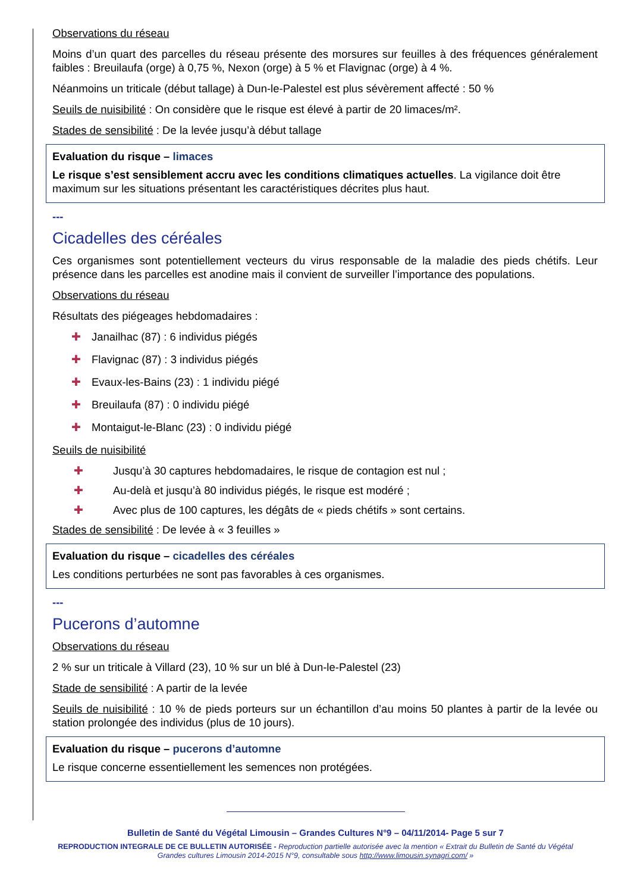Observations du réseau
Moins d’un quart des parcelles du réseau présente des morsures sur feuilles à des fréquences généralement faibles : Breuilaufa (orge) à 0,75 %, Nexon (orge) à 5 % et Flavignac (orge) à 4 %.
Néanmoins un triticale (début tallage) à Dun-le-Palestel est plus sévèrement affecté : 50 %
Seuils de nuisibilité : On considère que le risque est élevé à partir de 20 limaces/m².
Stades de sensibilité : De la levée jusqu’à début tallage
Evaluation du risque – limaces
Le risque s’est sensiblement accru avec les conditions climatiques actuelles. La vigilance doit être maximum sur les situations présentant les caractéristiques décrites plus haut.
---
Cicadelles des céréales
Ces organismes sont potentiellement vecteurs du virus responsable de la maladie des pieds chétifs. Leur présence dans les parcelles est anodine mais il convient de surveiller l’importance des populations.
Observations du réseau
Résultats des piégeages hebdomadaires :
✚ Janailhac (87) : 6 individus piégés
✚ Flavignac (87) : 3 individus piégés
✚ Evaux-les-Bains (23) : 1 individu piégé
✚ Breuilaufa (87) : 0 individu piégé
✚ Montaigut-le-Blanc (23) : 0 individu piégé
Seuils de nuisibilité
✚ Jusqu’à 30 captures hebdomadaires, le risque de contagion est nul ;
✚ Au-delà et jusqu’à 80 individus piégés, le risque est modéré ;
✚ Avec plus de 100 captures, les dégâts de « pieds chétifs » sont certains.
Stades de sensibilité : De levée à « 3 feuilles »
Evaluation du risque – cicadelles des céréales
Les conditions perturbées ne sont pas favorables à ces organismes.
---
Pucerons d’automne
Observations du réseau
2 % sur un triticale à Villard (23), 10 % sur un blé à Dun-le-Palestel (23)
Stade de sensibilité : A partir de la levée
Seuils de nuisibilité : 10 % de pieds porteurs sur un échantillon d’au moins 50 plantes à partir de la levée ou station prolongée des individus (plus de 10 jours).
Evaluation du risque – pucerons d’automne
Le risque concerne essentiellement les semences non protégées.
Bulletin de Santé du Végétal Limousin – Grandes Cultures N°9 – 04/11/2014- Page 5 sur 7
REPRODUCTION INTEGRALE DE CE BULLETIN AUTORISÉE - Reproduction partielle autorisée avec la mention « Extrait du Bulletin de Santé du Végétal
Grandes cultures Limousin 2014-2015 N°9, consultable sous http://www.limousin.synagri.com/ »